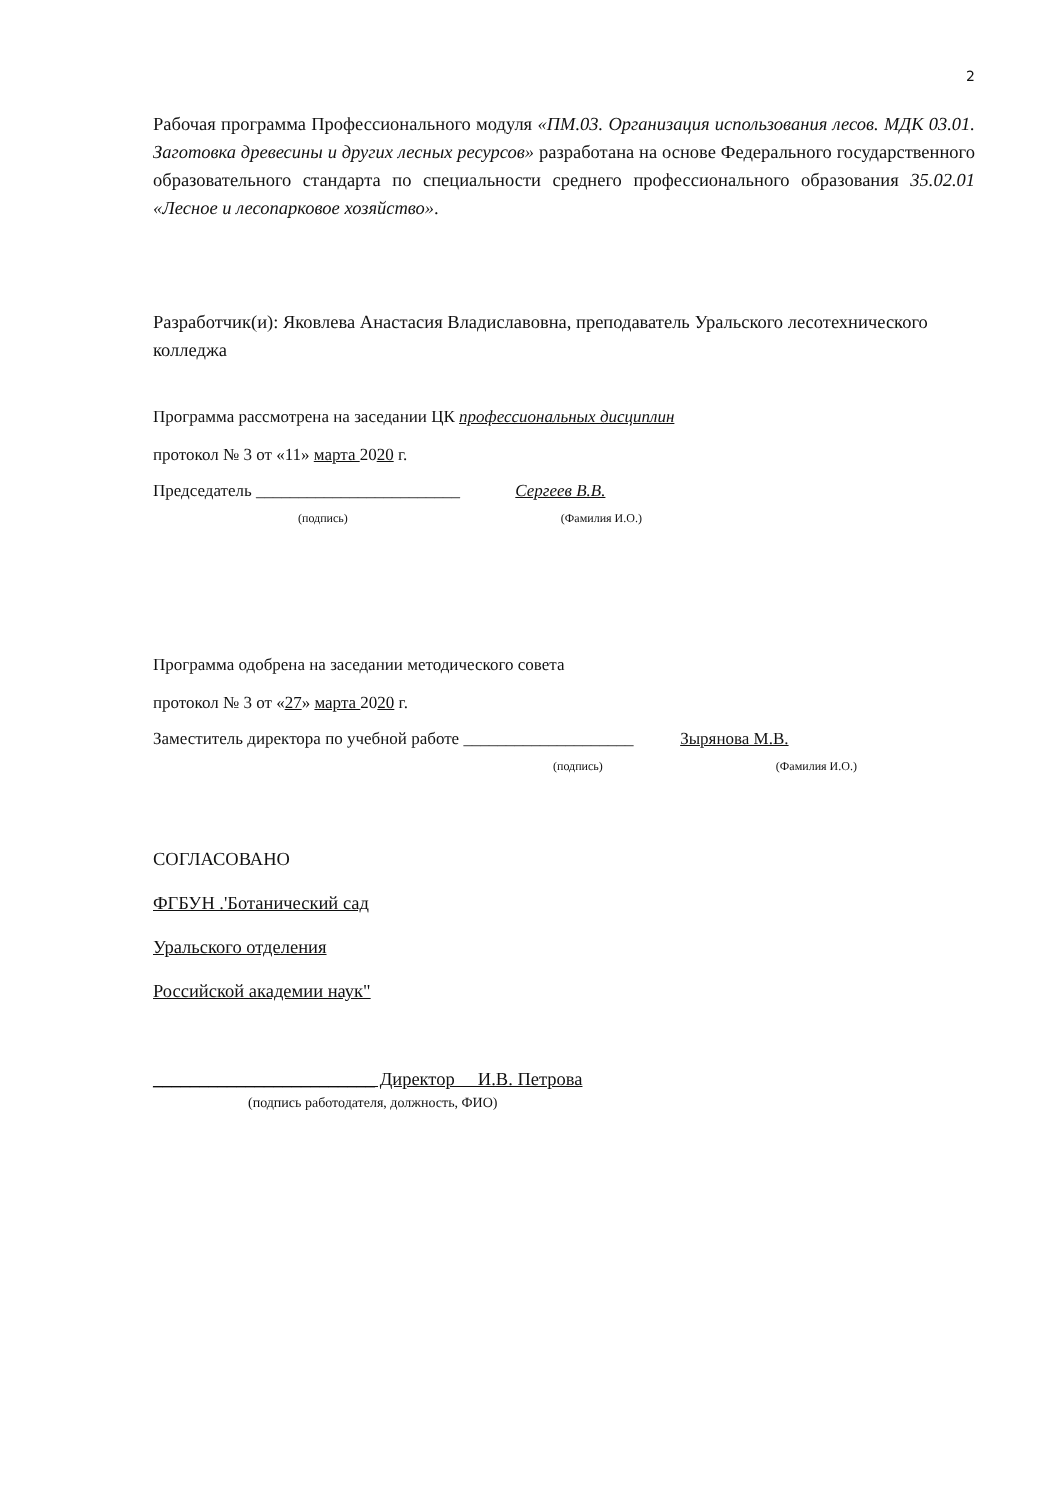2
Рабочая программа Профессионального модуля «ПМ.03. Организация использования лесов. МДК 03.01. Заготовка древесины и других лесных ресурсов» разработана на основе Федерального государственного образовательного стандарта по специальности среднего профессионального образования 35.02.01 «Лесное и лесопарковое хозяйство».
Разработчик(и): Яковлева Анастасия Владиславовна, преподаватель Уральского лесотехнического колледжа
Программа рассмотрена на заседании ЦК профессиональных дисциплин
протокол № 3 от «11» марта 2020 г.
Председатель ________________________ Сергеев В.В.
(подпись) (Фамилия И.О.)
Программа одобрена на заседании методического совета
протокол № 3 от «27» марта 2020 г.
Заместитель директора по учебной работе ____________________ Зырянова М.В.
(подпись) (Фамилия И.О.)
СОГЛАСОВАНО
ФГБУН .'Ботанический сад
Уральского отделения
Российской академии наук"
________________________ Директор И.В. Петрова
(подпись работодателя, должность, ФИО)